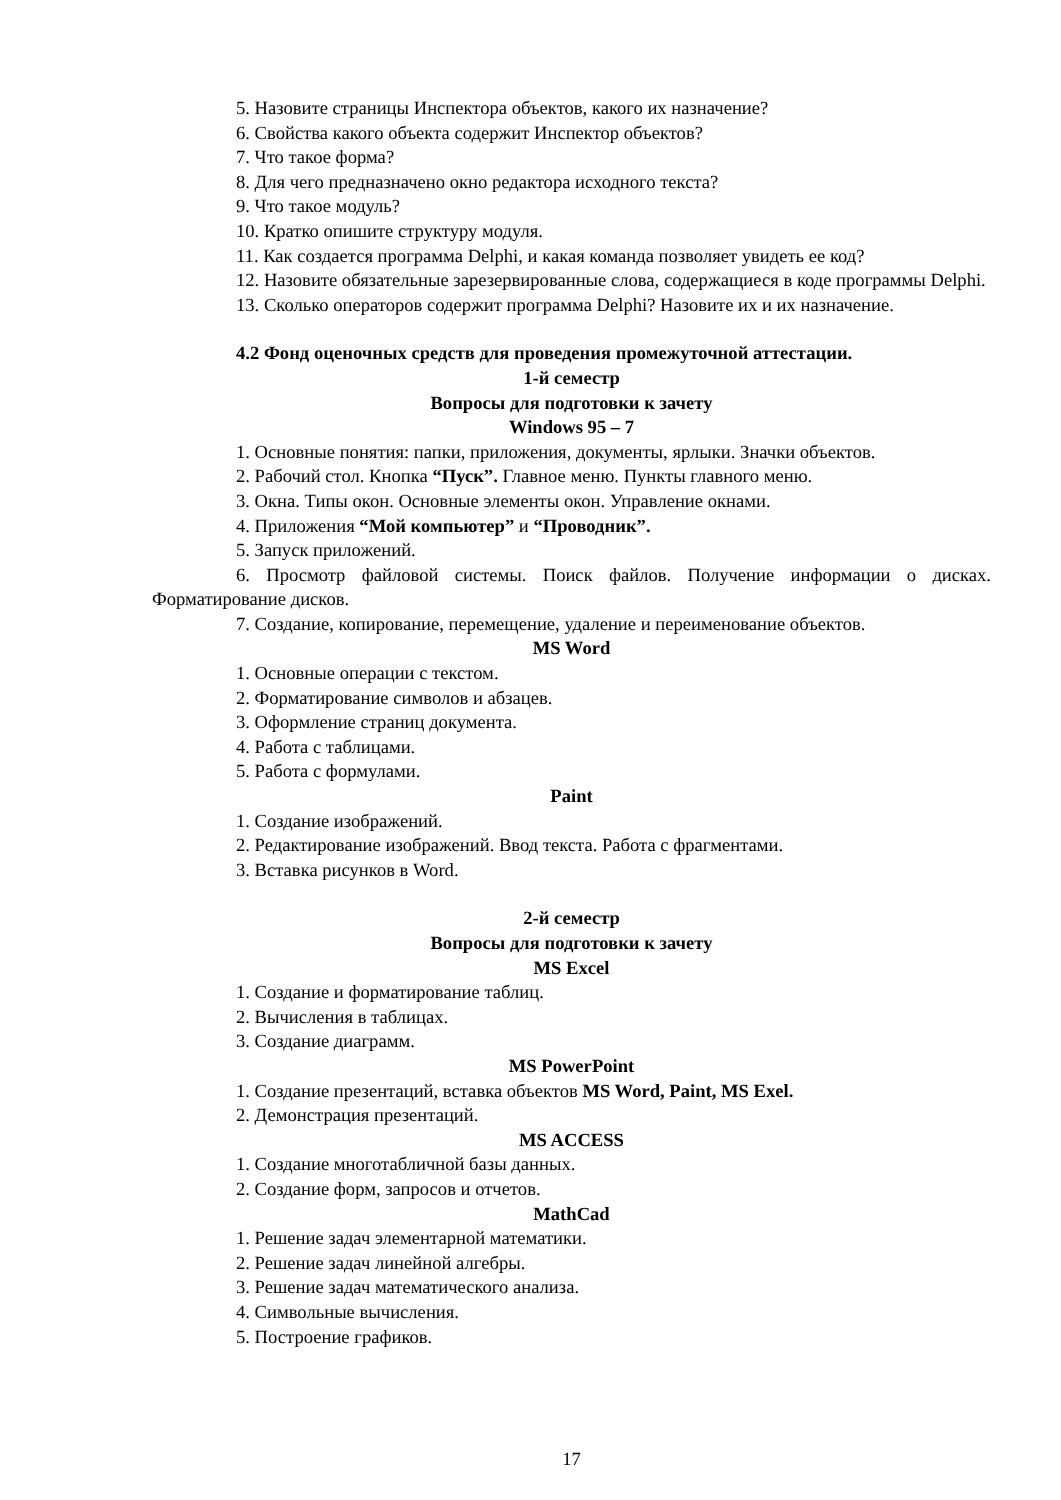5. Назовите страницы Инспектора объектов, какого их назначение?
6. Свойства какого объекта содержит Инспектор объектов?
7. Что такое форма?
8. Для чего предназначено окно редактора исходного текста?
9. Что такое модуль?
10. Кратко опишите структуру модуля.
11. Как создается программа Delphi, и какая команда позволяет увидеть ее код?
12. Назовите обязательные зарезервированные слова, содержащиеся в коде программы Delphi.
13. Сколько операторов содержит программа Delphi? Назовите их и их назначение.
4.2 Фонд оценочных средств для проведения промежуточной аттестации.
1-й семестр
Вопросы для подготовки к зачету
Windows 95 – 7
1. Основные понятия: папки, приложения, документы, ярлыки. Значки объектов.
2. Рабочий стол. Кнопка “Пуск”. Главное меню. Пункты главного меню.
3. Окна. Типы окон. Основные элементы окон. Управление окнами.
4. Приложения “Мой компьютер” и “Проводник”.
5. Запуск приложений.
6. Просмотр файловой системы. Поиск файлов. Получение информации о дисках. Форматирование дисков.
7. Создание, копирование, перемещение, удаление и переименование объектов.
MS Word
1. Основные операции с текстом.
2. Форматирование символов и абзацев.
3. Оформление страниц документа.
4. Работа с таблицами.
5. Работа с формулами.
Paint
1. Создание изображений.
2. Редактирование изображений. Ввод текста. Работа с фрагментами.
3. Вставка рисунков в Word.
2-й семестр
Вопросы для подготовки к зачету
MS Excel
1. Создание и форматирование таблиц.
2. Вычисления в таблицах.
3. Создание диаграмм.
MS PowerPoint
1. Создание презентаций, вставка объектов MS Word, Paint, MS Exel.
2. Демонстрация презентаций.
MS ACCESS
1. Создание многотабличной базы данных.
2. Создание форм, запросов и отчетов.
MathCad
1. Решение задач элементарной математики.
2. Решение задач линейной алгебры.
3. Решение задач математического анализа.
4. Символьные вычисления.
5. Построение графиков.
17